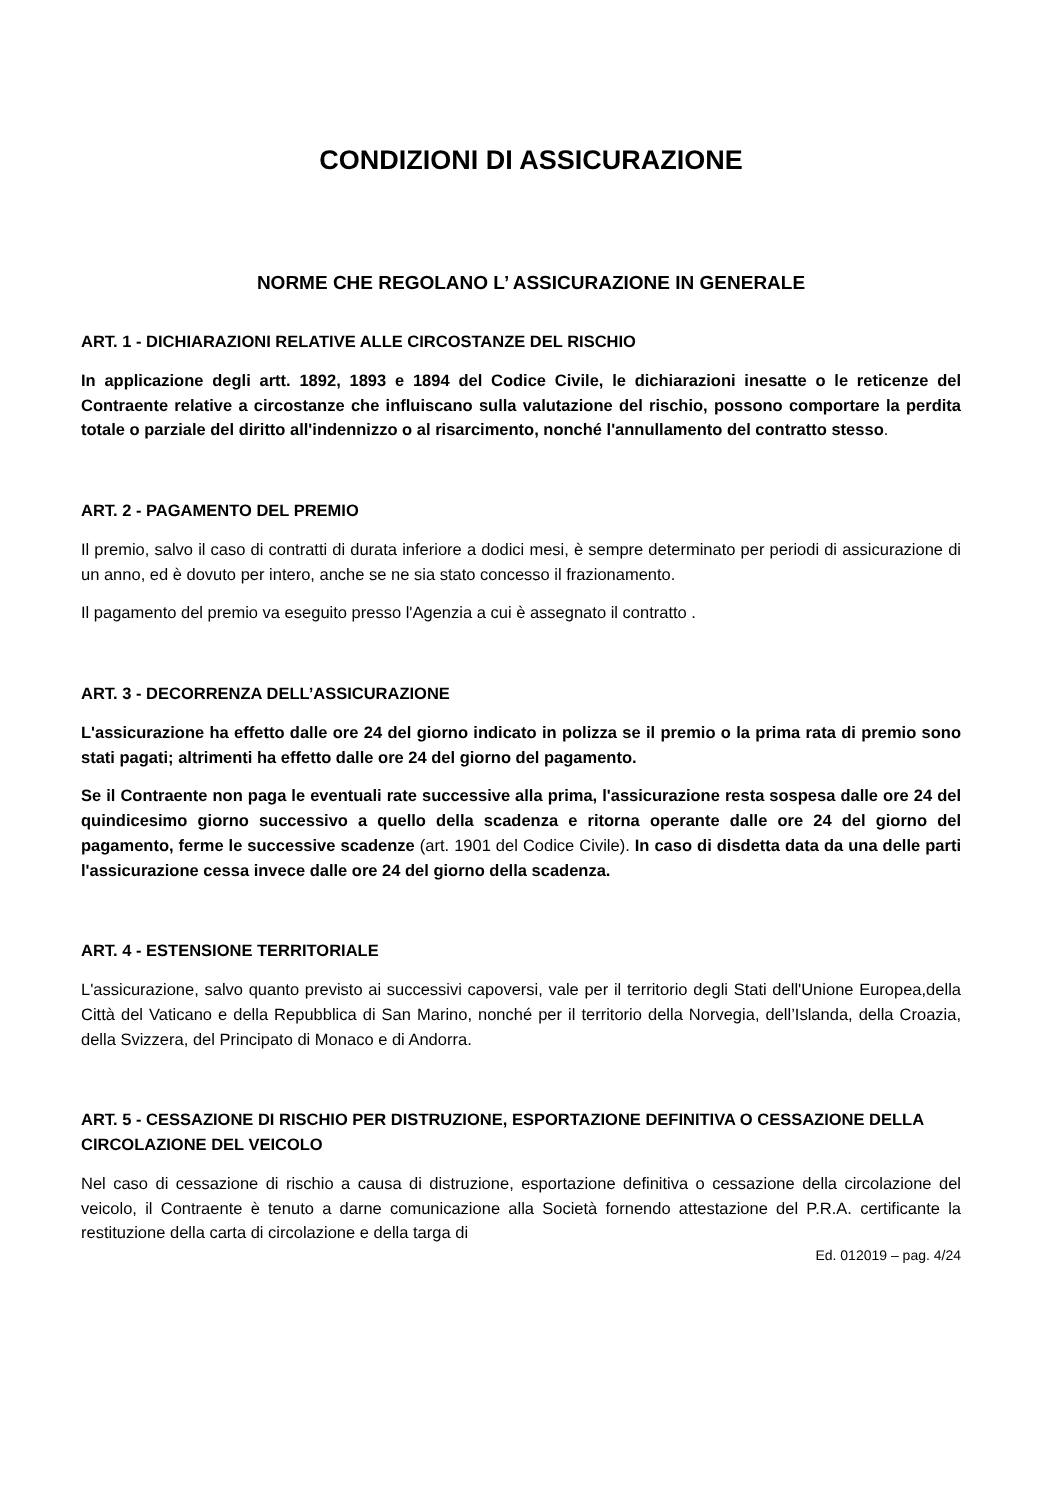CONDIZIONI DI ASSICURAZIONE
NORME CHE REGOLANO L’ ASSICURAZIONE IN GENERALE
ART. 1 - DICHIARAZIONI RELATIVE ALLE CIRCOSTANZE DEL RISCHIO
In applicazione degli artt. 1892, 1893 e 1894 del Codice Civile, le dichiarazioni inesatte o le reticenze del Contraente relative a circostanze che influiscano sulla valutazione del rischio, possono comportare la perdita totale o parziale del diritto all'indennizzo o al risarcimento, nonché l'annullamento del contratto stesso.
ART. 2 - PAGAMENTO DEL PREMIO
Il premio, salvo il caso di contratti di durata inferiore a dodici mesi, è sempre determinato per periodi di assicurazione di un anno, ed è dovuto per intero, anche se ne sia stato concesso il frazionamento.
Il pagamento del premio va eseguito presso l'Agenzia a cui è assegnato il contratto .
ART. 3 - DECORRENZA DELL’ASSICURAZIONE
L'assicurazione ha effetto dalle ore 24 del giorno indicato in polizza se il premio o la prima rata di premio sono stati pagati; altrimenti ha effetto dalle ore 24 del giorno del pagamento.
Se il Contraente non paga le eventuali rate successive alla prima, l'assicurazione resta sospesa dalle ore 24 del quindicesimo giorno successivo a quello della scadenza e ritorna operante dalle ore 24 del giorno del pagamento, ferme le successive scadenze (art. 1901 del Codice Civile). In caso di disdetta data da una delle parti l'assicurazione cessa invece dalle ore 24 del giorno della scadenza.
ART. 4 - ESTENSIONE TERRITORIALE
L'assicurazione, salvo quanto previsto ai successivi capoversi, vale per il territorio degli Stati dell'Unione Europea,della Città del Vaticano e della Repubblica di San Marino, nonché per il territorio della Norvegia, dell’Islanda, della Croazia, della Svizzera, del Principato di Monaco e di Andorra.
ART. 5 - CESSAZIONE DI RISCHIO PER DISTRUZIONE, ESPORTAZIONE DEFINITIVA O CESSAZIONE DELLA CIRCOLAZIONE DEL VEICOLO
Nel caso di cessazione di rischio a causa di distruzione, esportazione definitiva o cessazione della circolazione del veicolo, il Contraente è tenuto a darne comunicazione alla Società fornendo attestazione del P.R.A. certificante la restituzione della carta di circolazione e della targa di
Ed. 012019 – pag. 4/24